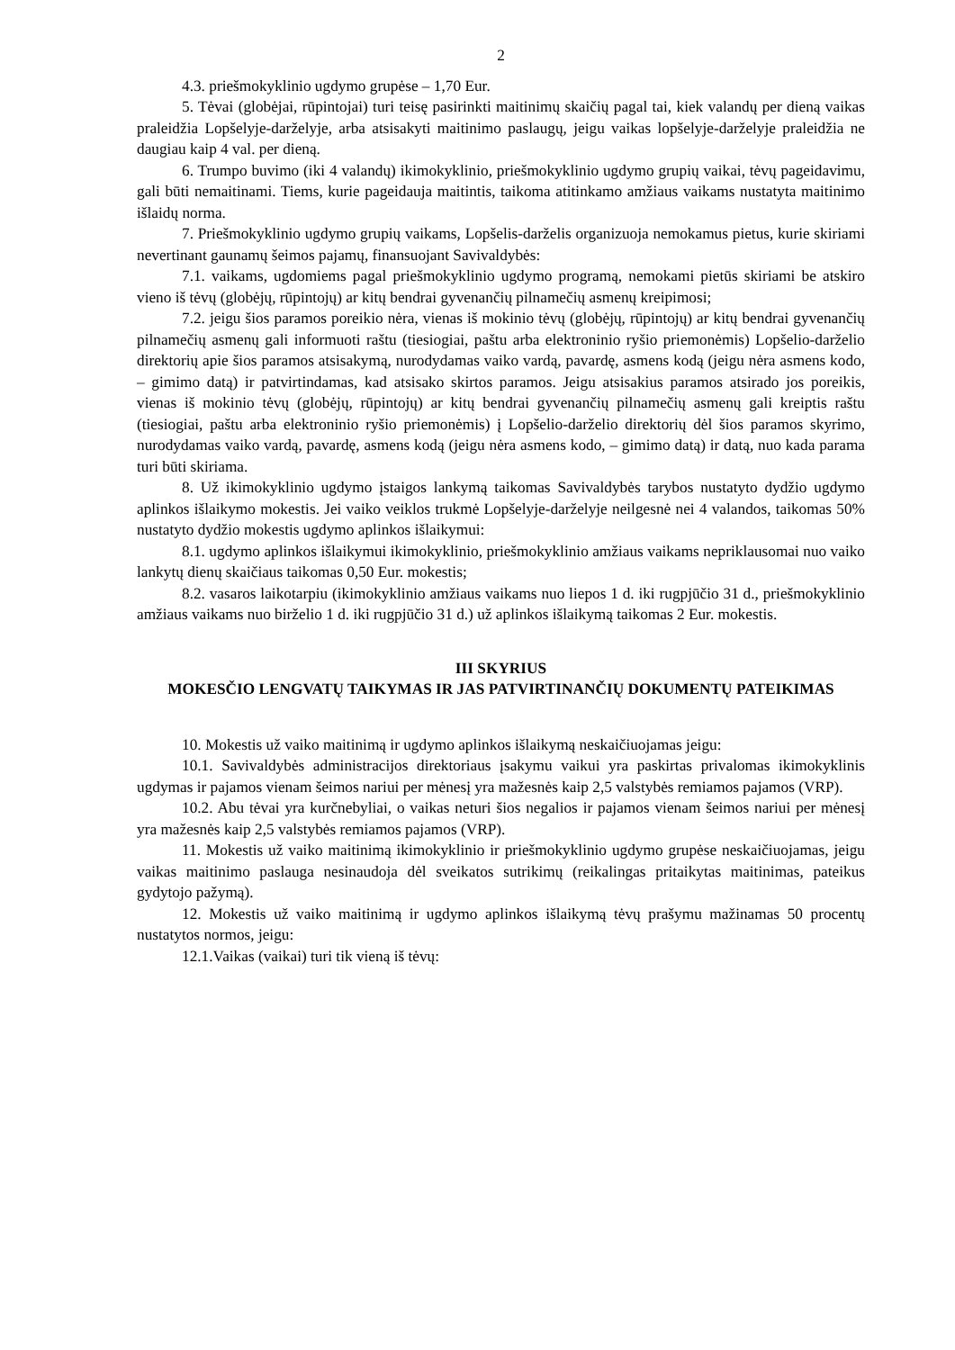2
4.3. priešmokyklinio ugdymo grupėse – 1,70 Eur.
5. Tėvai (globėjai, rūpintojai) turi teisę pasirinkti maitinimų skaičių pagal tai, kiek valandų per dieną vaikas praleidžia Lopšelyje-darželyje, arba atsisakyti maitinimo paslaugų, jeigu vaikas lopšelyje-darželyje praleidžia ne daugiau kaip 4 val. per dieną.
6. Trumpo buvimo (iki 4 valandų) ikimokyklinio, priešmokyklinio ugdymo grupių vaikai, tėvų pageidavimu, gali būti nemaitinami. Tiems, kurie pageidauja maitintis, taikoma atitinkamo amžiaus vaikams nustatyta maitinimo išlaidų norma.
7. Priešmokyklinio ugdymo grupių vaikams, Lopšelis-darželis organizuoja nemokamus pietus, kurie skiriami nevertinant gaunamų šeimos pajamų, finansuojant Savivaldybės:
7.1. vaikams, ugdomiems pagal priešmokyklinio ugdymo programą, nemokami pietūs skiriami be atskiro vieno iš tėvų (globėjų, rūpintojų) ar kitų bendrai gyvenančių pilnamečių asmenų kreipimosi;
7.2. jeigu šios paramos poreikio nėra, vienas iš mokinio tėvų (globėjų, rūpintojų) ar kitų bendrai gyvenančių pilnamečių asmenų gali informuoti raštu (tiesiogiai, paštu arba elektroninio ryšio priemonėmis) Lopšelio-darželio direktorių apie šios paramos atsisakymą, nurodydamas vaiko vardą, pavardę, asmens kodą (jeigu nėra asmens kodo, – gimimo datą) ir patvirtindamas, kad atsisako skirtos paramos. Jeigu atsisakius paramos atsirado jos poreikis, vienas iš mokinio tėvų (globėjų, rūpintojų) ar kitų bendrai gyvenančių pilnamečių asmenų gali kreiptis raštu (tiesiogiai, paštu arba elektroninio ryšio priemonėmis) į Lopšelio-darželio direktorių dėl šios paramos skyrimo, nurodydamas vaiko vardą, pavardę, asmens kodą (jeigu nėra asmens kodo, – gimimo datą) ir datą, nuo kada parama turi būti skiriama.
8. Už ikimokyklinio ugdymo įstaigos lankymą taikomas Savivaldybės tarybos nustatyto dydžio ugdymo aplinkos išlaikymo mokestis. Jei vaiko veiklos trukmė Lopšelyje-darželyje neilgesnė nei 4 valandos, taikomas 50% nustatyto dydžio mokestis ugdymo aplinkos išlaikymui:
8.1. ugdymo aplinkos išlaikymui ikimokyklinio, priešmokyklinio amžiaus vaikams nepriklausomai nuo vaiko lankytų dienų skaičiaus taikomas 0,50 Eur. mokestis;
8.2. vasaros laikotarpiu (ikimokyklinio amžiaus vaikams nuo liepos 1 d. iki rugpjūčio 31 d., priešmokyklinio amžiaus vaikams nuo birželio 1 d. iki rugpjūčio 31 d.) už aplinkos išlaikymą taikomas 2 Eur. mokestis.
III SKYRIUS
MOKESČIO LENGVATŲ TAIKYMAS IR JAS PATVIRTINANČIŲ DOKUMENTŲ PATEIKIMAS
10. Mokestis už vaiko maitinimą ir ugdymo aplinkos išlaikymą neskaičiuojamas jeigu:
10.1. Savivaldybės administracijos direktoriaus įsakymu vaikui yra paskirtas privalomas ikimokyklinis ugdymas ir pajamos vienam šeimos nariui per mėnesį yra mažesnės kaip 2,5 valstybės remiamos pajamos (VRP).
10.2. Abu tėvai yra kurčnebyliai, o vaikas neturi šios negalios ir pajamos vienam šeimos nariui per mėnesį yra mažesnės kaip 2,5 valstybės remiamos pajamos (VRP).
11. Mokestis už vaiko maitinimą ikimokyklinio ir priešmokyklinio ugdymo grupėse neskaičiuojamas, jeigu vaikas maitinimo paslauga nesinaudoja dėl sveikatos sutrikimų (reikalingas pritaikytas maitinimas, pateikus gydytojo pažymą).
12. Mokestis už vaiko maitinimą ir ugdymo aplinkos išlaikymą tėvų prašymu mažinamas 50 procentų nustatytos normos, jeigu:
12.1.Vaikas (vaikai) turi tik vieną iš tėvų: